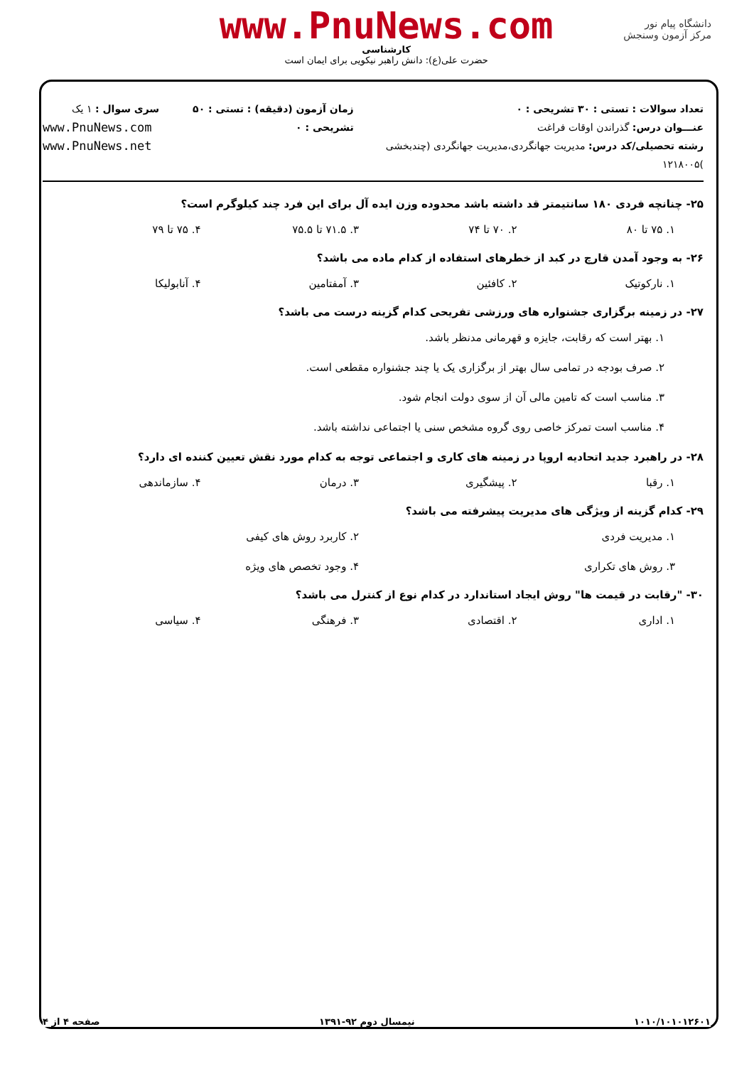دانشگاه پیام نور
مرکز آزمون وسنجش
www.PnuNews.com
کارشناسی
حضرت علی(ع): دانش راهبر نیکویی برای ایمان است
تعداد سوالات : تستی : ۳۰ تشریحی : ۰
عنـــوان درس: گذراندن اوقات فراغت
رشته تحصیلی/کد درس: مدیریت جهانگردی،مدیریت جهانگردی (چندبخشی )۱۲۱۸۰۰۵
زمان آزمون (دقیقه) : تستی : ۵۰ تشریحی : ۰
سری سوال : ۱ یک
www.PnuNews.com
www.PnuNews.net
۲۵- چنانچه فردی ۱۸۰ سانتیمتر قد داشته باشد محدوده وزن ایده آل برای این فرد چند کیلوگرم است؟
۱. ۷۵ تا ۸۰
۲. ۷۰ تا ۷۴
۳. ۷۱.۵ تا ۷۵.۵
۴. ۷۵ تا ۷۹
۲۶- به وجود آمدن قارچ در کبد از خطرهای استفاده از کدام ماده می باشد؟
۱. نارکوتیک
۲. کافئین
۳. آمفتامین
۴. آنابولیکا
۲۷- در زمینه برگزاری جشنواره های ورزشی تفریحی کدام گزینه درست می باشد؟
۱. بهتر است که رقابت، جایزه و قهرمانی مدنظر باشد.
۲. صرف بودجه در تمامی سال بهتر از برگزاری یک یا چند جشنواره مقطعی است.
۳. مناسب است که تامین مالی آن از سوی دولت انجام شود.
۴. مناسب است تمرکز خاصی روی گروه مشخص سنی یا اجتماعی نداشته باشد.
۲۸- در راهبرد جدید اتحادیه اروپا در زمینه های کاری و اجتماعی توجه به کدام مورد نقش تعیین کننده ای دارد؟
۱. رقبا
۲. پیشگیری
۳. درمان
۴. سازماندهی
۲۹- کدام گزینه از ویژگی های مدیریت پیشرفته می باشد؟
۱. مدیریت فردی
۲. کاربرد روش های کیفی
۳. روش های تکراری
۴. وجود تخصص های ویژه
۳۰- "رقابت در قیمت ها" روش ایجاد استاندارد در کدام نوع از کنترل می باشد؟
۱. اداری
۲. اقتصادی
۳. فرهنگی
۴. سیاسی
۱۰۱۰/۱۰۱۰۱۲۶۰۱ نیمسال دوم ۹۲-۱۳۹۱ صفحه ۴ از ۴